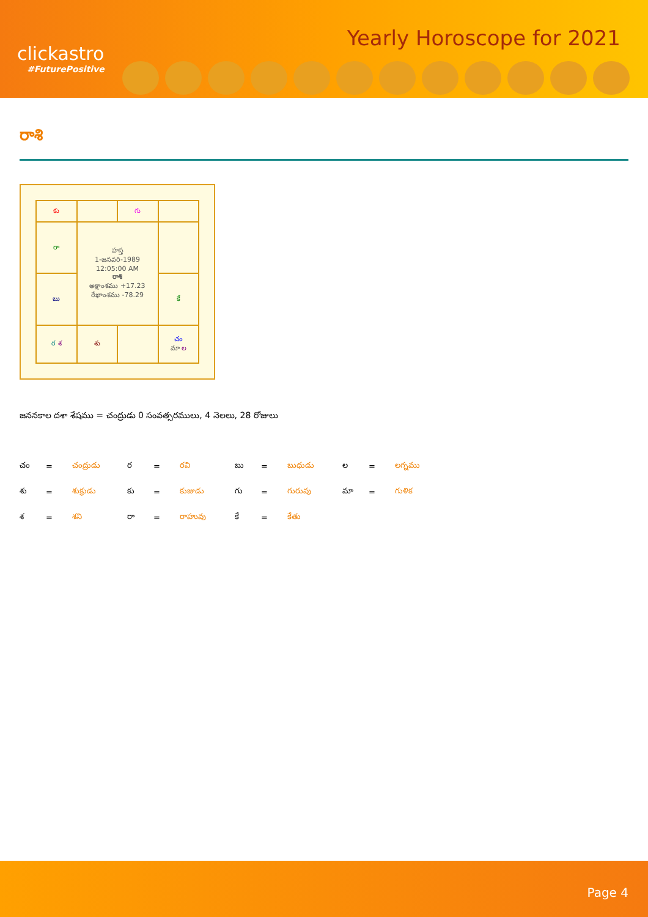clickastro
#FuturePositive
Yearly Horoscope for 2021
రాశి
| కు | | గు | |
| రా | హస్త 1-జనవరి-1989 12:05:00 AM రాశి అక్షాంశము +17.23 రేఖాంశము -78.29 | | |
| బు | | | కే |
| ర శ | శు | | చం మా ల |
జననకాల దశా శేషము = చంద్రుడు 0 సంవత్సరములు, 4 నెలలు, 28 రోజులు
| చం | = | చంద్రుడు | ర | = | రవి | బు | = | బుధుడు | ల | = | లగ్నము |
| శు | = | శుక్రుడు | కు | = | కుజుడు | గు | = | గురువు | మా | = | గుళిక |
| శ | = | శని | రా | = | రాహువు | కే | = | కేతు | | | |
Page 4